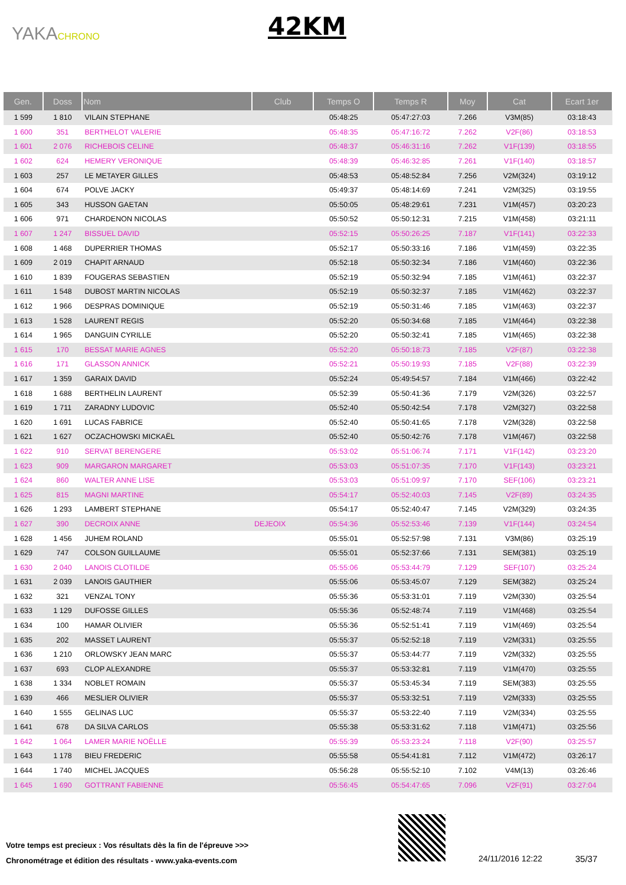YAKACHRONO 42KM
| Gen. | Doss | Nom | Club | Temps O | Temps R | Moy | Cat | Ecart 1er |
| --- | --- | --- | --- | --- | --- | --- | --- | --- |
| 1 599 | 1 810 | VILAIN STEPHANE | | 05:48:25 | 05:47:27:03 | 7.266 | V3M(85) | 03:18:43 |
| 1 600 | 351 | BERTHELOT VALERIE | | 05:48:35 | 05:47:16:72 | 7.262 | V2F(86) | 03:18:53 |
| 1 601 | 2 076 | RICHEBOIS CELINE | | 05:48:37 | 05:46:31:16 | 7.262 | V1F(139) | 03:18:55 |
| 1 602 | 624 | HEMERY VERONIQUE | | 05:48:39 | 05:46:32:85 | 7.261 | V1F(140) | 03:18:57 |
| 1 603 | 257 | LE METAYER GILLES | | 05:48:53 | 05:48:52:84 | 7.256 | V2M(324) | 03:19:12 |
| 1 604 | 674 | POLVE JACKY | | 05:49:37 | 05:48:14:69 | 7.241 | V2M(325) | 03:19:55 |
| 1 605 | 343 | HUSSON GAETAN | | 05:50:05 | 05:48:29:61 | 7.231 | V1M(457) | 03:20:23 |
| 1 606 | 971 | CHARDENON NICOLAS | | 05:50:52 | 05:50:12:31 | 7.215 | V1M(458) | 03:21:11 |
| 1 607 | 1 247 | BISSUEL DAVID | | 05:52:15 | 05:50:26:25 | 7.187 | V1F(141) | 03:22:33 |
| 1 608 | 1 468 | DUPERRIER THOMAS | | 05:52:17 | 05:50:33:16 | 7.186 | V1M(459) | 03:22:35 |
| 1 609 | 2 019 | CHAPIT ARNAUD | | 05:52:18 | 05:50:32:34 | 7.186 | V1M(460) | 03:22:36 |
| 1 610 | 1 839 | FOUGERAS SEBASTIEN | | 05:52:19 | 05:50:32:94 | 7.185 | V1M(461) | 03:22:37 |
| 1 611 | 1 548 | DUBOST MARTIN NICOLAS | | 05:52:19 | 05:50:32:37 | 7.185 | V1M(462) | 03:22:37 |
| 1 612 | 1 966 | DESPRAS DOMINIQUE | | 05:52:19 | 05:50:31:46 | 7.185 | V1M(463) | 03:22:37 |
| 1 613 | 1 528 | LAURENT REGIS | | 05:52:20 | 05:50:34:68 | 7.185 | V1M(464) | 03:22:38 |
| 1 614 | 1 965 | DANGUIN CYRILLE | | 05:52:20 | 05:50:32:41 | 7.185 | V1M(465) | 03:22:38 |
| 1 615 | 170 | BESSAT MARIE AGNES | | 05:52:20 | 05:50:18:73 | 7.185 | V2F(87) | 03:22:38 |
| 1 616 | 171 | GLASSON ANNICK | | 05:52:21 | 05:50:19:93 | 7.185 | V2F(88) | 03:22:39 |
| 1 617 | 1 359 | GARAIX DAVID | | 05:52:24 | 05:49:54:57 | 7.184 | V1M(466) | 03:22:42 |
| 1 618 | 1 688 | BERTHELIN LAURENT | | 05:52:39 | 05:50:41:36 | 7.179 | V2M(326) | 03:22:57 |
| 1 619 | 1 711 | ZARADNY LUDOVIC | | 05:52:40 | 05:50:42:54 | 7.178 | V2M(327) | 03:22:58 |
| 1 620 | 1 691 | LUCAS FABRICE | | 05:52:40 | 05:50:41:65 | 7.178 | V2M(328) | 03:22:58 |
| 1 621 | 1 627 | OCZACHOWSKI MICKAËL | | 05:52:40 | 05:50:42:76 | 7.178 | V1M(467) | 03:22:58 |
| 1 622 | 910 | SERVAT BERENGERE | | 05:53:02 | 05:51:06:74 | 7.171 | V1F(142) | 03:23:20 |
| 1 623 | 909 | MARGARON MARGARET | | 05:53:03 | 05:51:07:35 | 7.170 | V1F(143) | 03:23:21 |
| 1 624 | 860 | WALTER ANNE LISE | | 05:53:03 | 05:51:09:97 | 7.170 | SEF(106) | 03:23:21 |
| 1 625 | 815 | MAGNI MARTINE | | 05:54:17 | 05:52:40:03 | 7.145 | V2F(89) | 03:24:35 |
| 1 626 | 1 293 | LAMBERT STEPHANE | | 05:54:17 | 05:52:40:47 | 7.145 | V2M(329) | 03:24:35 |
| 1 627 | 390 | DECROIX ANNE | DEJEOIX | 05:54:36 | 05:52:53:46 | 7.139 | V1F(144) | 03:24:54 |
| 1 628 | 1 456 | JUHEM ROLAND | | 05:55:01 | 05:52:57:98 | 7.131 | V3M(86) | 03:25:19 |
| 1 629 | 747 | COLSON GUILLAUME | | 05:55:01 | 05:52:37:66 | 7.131 | SEM(381) | 03:25:19 |
| 1 630 | 2 040 | LANOIS CLOTILDE | | 05:55:06 | 05:53:44:79 | 7.129 | SEF(107) | 03:25:24 |
| 1 631 | 2 039 | LANOIS GAUTHIER | | 05:55:06 | 05:53:45:07 | 7.129 | SEM(382) | 03:25:24 |
| 1 632 | 321 | VENZAL TONY | | 05:55:36 | 05:53:31:01 | 7.119 | V2M(330) | 03:25:54 |
| 1 633 | 1 129 | DUFOSSE GILLES | | 05:55:36 | 05:52:48:74 | 7.119 | V1M(468) | 03:25:54 |
| 1 634 | 100 | HAMAR OLIVIER | | 05:55:36 | 05:52:51:41 | 7.119 | V1M(469) | 03:25:54 |
| 1 635 | 202 | MASSET LAURENT | | 05:55:37 | 05:52:52:18 | 7.119 | V2M(331) | 03:25:55 |
| 1 636 | 1 210 | ORLOWSKY JEAN MARC | | 05:55:37 | 05:53:44:77 | 7.119 | V2M(332) | 03:25:55 |
| 1 637 | 693 | CLOP ALEXANDRE | | 05:55:37 | 05:53:32:81 | 7.119 | V1M(470) | 03:25:55 |
| 1 638 | 1 334 | NOBLET ROMAIN | | 05:55:37 | 05:53:45:34 | 7.119 | SEM(383) | 03:25:55 |
| 1 639 | 466 | MESLIER OLIVIER | | 05:55:37 | 05:53:32:51 | 7.119 | V2M(333) | 03:25:55 |
| 1 640 | 1 555 | GELINAS LUC | | 05:55:37 | 05:53:22:40 | 7.119 | V2M(334) | 03:25:55 |
| 1 641 | 678 | DA SILVA CARLOS | | 05:55:38 | 05:53:31:62 | 7.118 | V1M(471) | 03:25:56 |
| 1 642 | 1 064 | LAMER MARIE NOËLLE | | 05:55:39 | 05:53:23:24 | 7.118 | V2F(90) | 03:25:57 |
| 1 643 | 1 178 | BIEU FREDERIC | | 05:55:58 | 05:54:41:81 | 7.112 | V1M(472) | 03:26:17 |
| 1 644 | 1 740 | MICHEL JACQUES | | 05:56:28 | 05:55:52:10 | 7.102 | V4M(13) | 03:26:46 |
| 1 645 | 1 690 | GOTTRANT FABIENNE | | 05:56:45 | 05:54:47:65 | 7.096 | V2F(91) | 03:27:04 |
Votre temps est precieux : Vos résultats dès la fin de l'épreuve >>>
Chronométrage et édition des résultats - www.yaka-events.com
24/11/2016 12:22 35/37